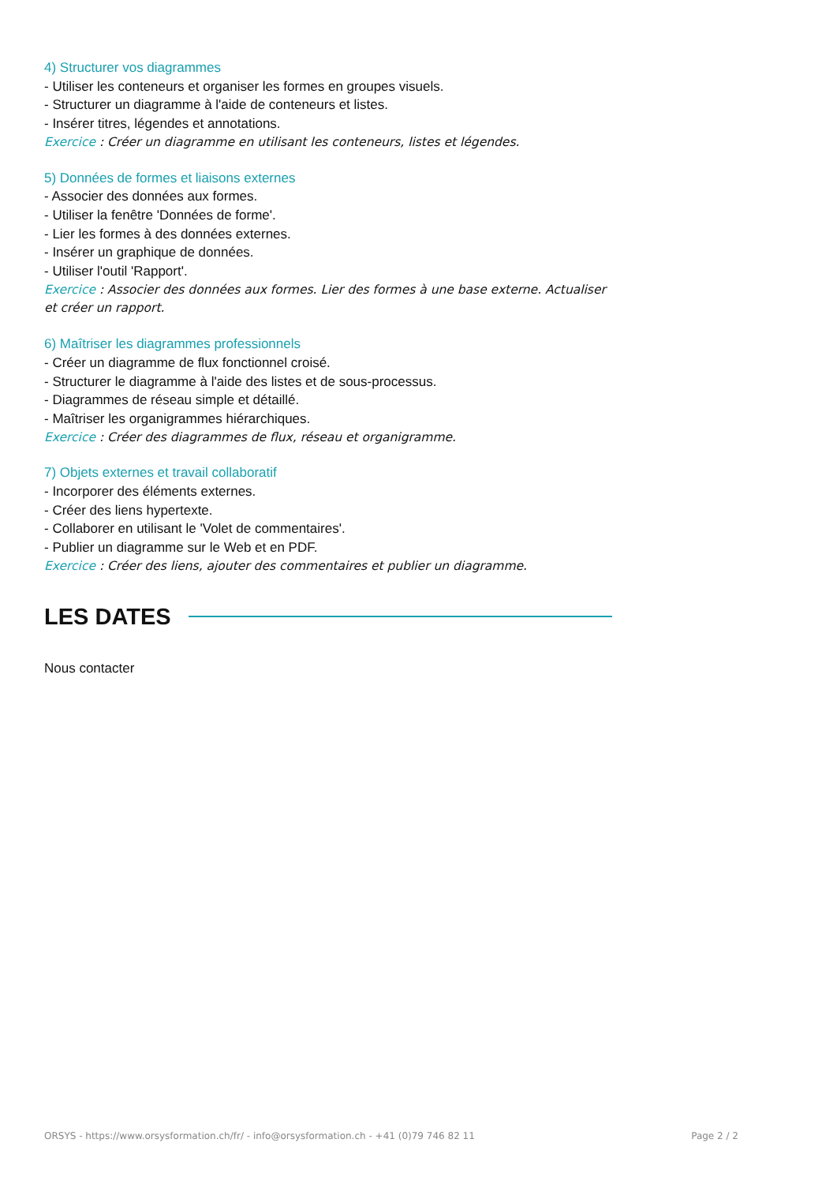4) Structurer vos diagrammes
- Utiliser les conteneurs et organiser les formes en groupes visuels.
- Structurer un diagramme à l'aide de conteneurs et listes.
- Insérer titres, légendes et annotations.
Exercice : Créer un diagramme en utilisant les conteneurs, listes et légendes.
5) Données de formes et liaisons externes
- Associer des données aux formes.
- Utiliser la fenêtre 'Données de forme'.
- Lier les formes à des données externes.
- Insérer un graphique de données.
- Utiliser l'outil 'Rapport'.
Exercice : Associer des données aux formes. Lier des formes à une base externe. Actualiser et créer un rapport.
6) Maîtriser les diagrammes professionnels
- Créer un diagramme de flux fonctionnel croisé.
- Structurer le diagramme à l'aide des listes et de sous-processus.
- Diagrammes de réseau simple et détaillé.
- Maîtriser les organigrammes hiérarchiques.
Exercice : Créer des diagrammes de flux, réseau et organigramme.
7) Objets externes et travail collaboratif
- Incorporer des éléments externes.
- Créer des liens hypertexte.
- Collaborer en utilisant le 'Volet de commentaires'.
- Publier un diagramme sur le Web et en PDF.
Exercice : Créer des liens, ajouter des commentaires et publier un diagramme.
LES DATES
Nous contacter
ORSYS - https://www.orsysformation.ch/fr/ - info@orsysformation.ch - +41 (0)79 746 82 11 Page 2 / 2